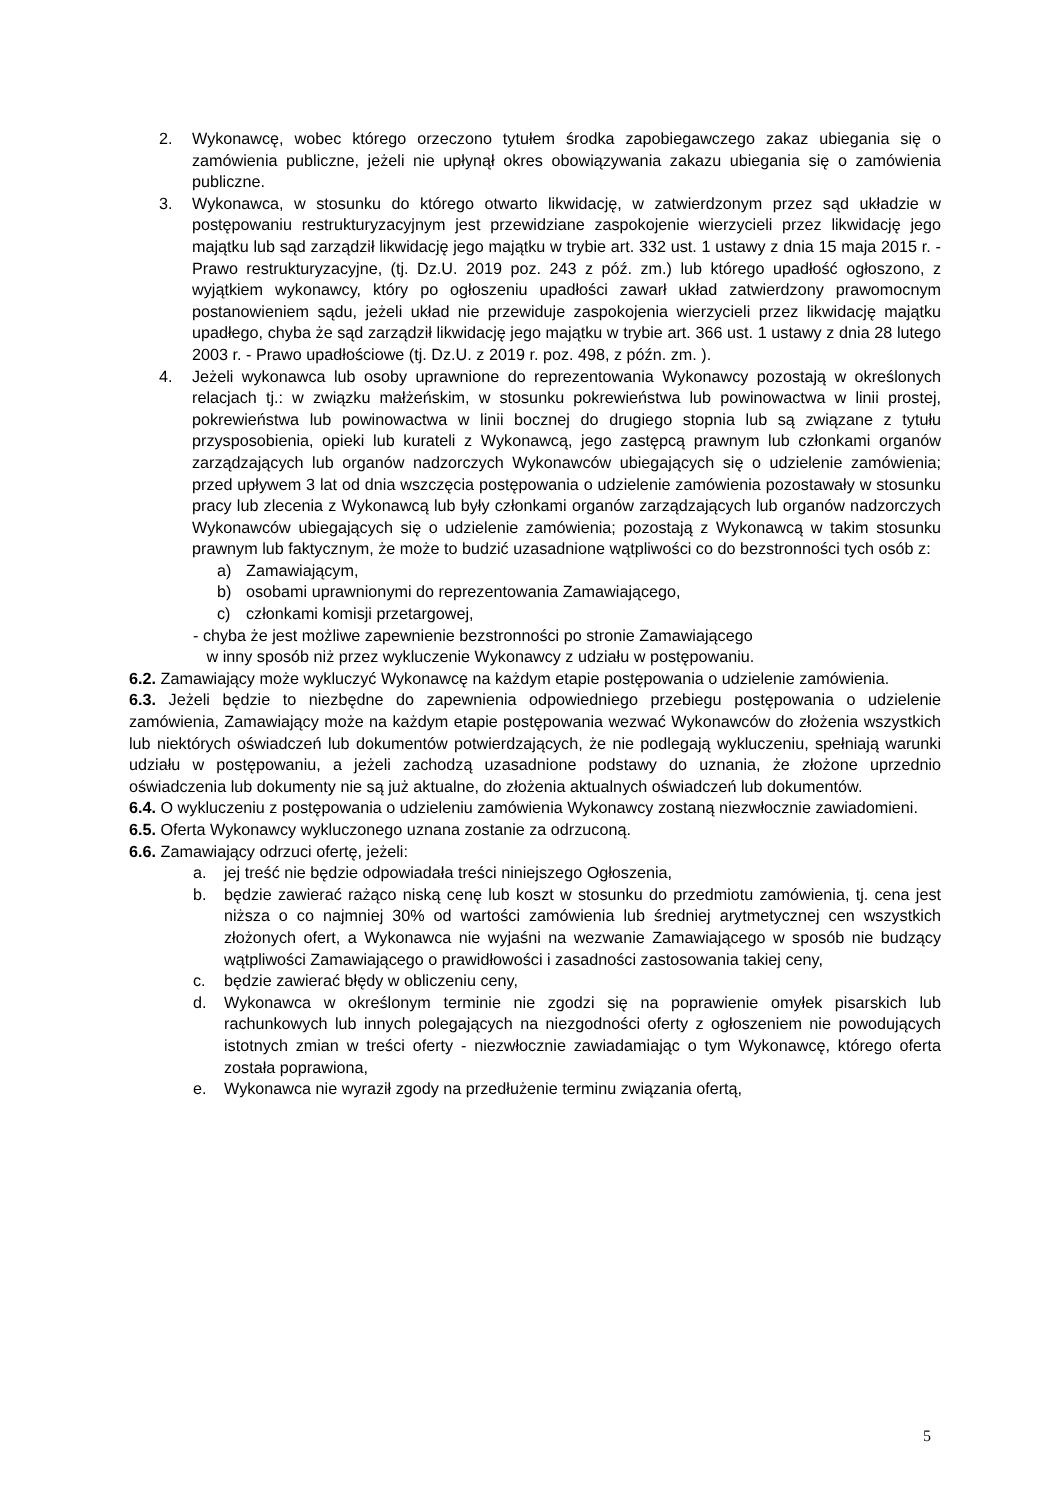2. Wykonawcę, wobec którego orzeczono tytułem środka zapobiegawczego zakaz ubiegania się o zamówienia publiczne, jeżeli nie upłynął okres obowiązywania zakazu ubiegania się o zamówienia publiczne.
3. Wykonawca, w stosunku do którego otwarto likwidację, w zatwierdzonym przez sąd układzie w postępowaniu restrukturyzacyjnym jest przewidziane zaspokojenie wierzycieli przez likwidację jego majątku lub sąd zarządził likwidację jego majątku w trybie art. 332 ust. 1 ustawy z dnia 15 maja 2015 r. - Prawo restrukturyzacyjne, (tj. Dz.U. 2019 poz. 243 z póź. zm.) lub którego upadłość ogłoszono, z wyjątkiem wykonawcy, który po ogłoszeniu upadłości zawarł układ zatwierdzony prawomocnym postanowieniem sądu, jeżeli układ nie przewiduje zaspokojenia wierzycieli przez likwidację majątku upadłego, chyba że sąd zarządził likwidację jego majątku w trybie art. 366 ust. 1 ustawy z dnia 28 lutego 2003 r. - Prawo upadłościowe (tj. Dz.U. z 2019 r. poz. 498, z późn. zm. ).
4. Jeżeli wykonawca lub osoby uprawnione do reprezentowania Wykonawcy pozostają w określonych relacjach tj.: w związku małżeńskim, w stosunku pokrewieństwa lub powinowactwa w linii prostej, pokrewieństwa lub powinowactwa w linii bocznej do drugiego stopnia lub są związane z tytułu przysposobienia, opieki lub kurateli z Wykonawcą, jego zastępcą prawnym lub członkami organów zarządzających lub organów nadzorczych Wykonawców ubiegających się o udzielenie zamówienia; przed upływem 3 lat od dnia wszczęcia postępowania o udzielenie zamówienia pozostawały w stosunku pracy lub zlecenia z Wykonawcą lub były członkami organów zarządzających lub organów nadzorczych Wykonawców ubiegających się o udzielenie zamówienia; pozostają z Wykonawcą w takim stosunku prawnym lub faktycznym, że może to budzić uzasadnione wątpliwości co do bezstronności tych osób z:
a) Zamawiającym,
b) osobami uprawnionymi do reprezentowania Zamawiającego,
c) członkami komisji przetargowej,
- chyba że jest możliwe zapewnienie bezstronności po stronie Zamawiającego
w inny sposób niż przez wykluczenie Wykonawcy z udziału w postępowaniu.
6.2. Zamawiający może wykluczyć Wykonawcę na każdym etapie postępowania o udzielenie zamówienia.
6.3. Jeżeli będzie to niezbędne do zapewnienia odpowiedniego przebiegu postępowania o udzielenie zamówienia, Zamawiający może na każdym etapie postępowania wezwać Wykonawców do złożenia wszystkich lub niektórych oświadczeń lub dokumentów potwierdzających, że nie podlegają wykluczeniu, spełniają warunki udziału w postępowaniu, a jeżeli zachodzą uzasadnione podstawy do uznania, że złożone uprzednio oświadczenia lub dokumenty nie są już aktualne, do złożenia aktualnych oświadczeń lub dokumentów.
6.4. O wykluczeniu z postępowania o udzieleniu zamówienia Wykonawcy zostaną niezwłocznie zawiadomieni.
6.5. Oferta Wykonawcy wykluczonego uznana zostanie za odrzuconą.
6.6. Zamawiający odrzuci ofertę, jeżeli:
a. jej treść nie będzie odpowiadała treści niniejszego Ogłoszenia,
b. będzie zawierać rażąco niską cenę lub koszt w stosunku do przedmiotu zamówienia, tj. cena jest niższa o co najmniej 30% od wartości zamówienia lub średniej arytmetycznej cen wszystkich złożonych ofert, a Wykonawca nie wyjaśni na wezwanie Zamawiającego w sposób nie budzący wątpliwości Zamawiającego o prawidłowości i zasadności zastosowania takiej ceny,
c. będzie zawierać błędy w obliczeniu ceny,
d. Wykonawca w określonym terminie nie zgodzi się na poprawienie omyłek pisarskich lub rachunkowych lub innych polegających na niezgodności oferty z ogłoszeniem nie powodujących istotnych zmian w treści oferty - niezwłocznie zawiadamiając o tym Wykonawcę, którego oferta została poprawiona,
e. Wykonawca nie wyraził zgody na przedłużenie terminu związania ofertą,
5